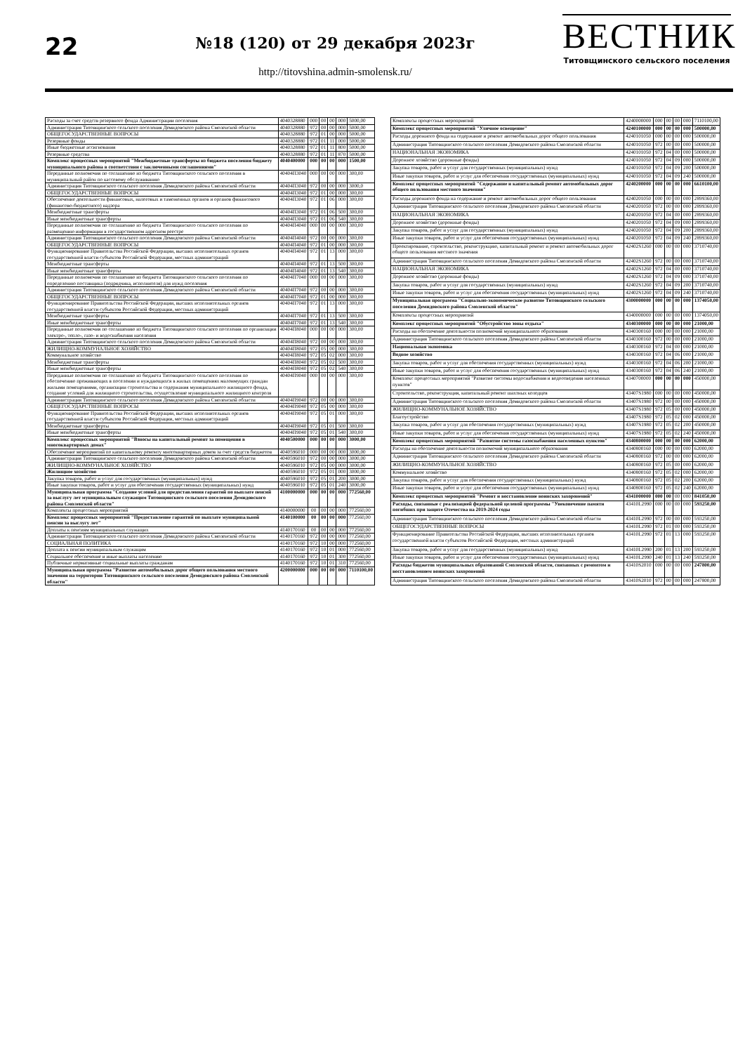22
№18 (120) от 29 декабря 2023г
http://titovshina.admin-smolensk.ru/
ВЕСТНИК
Титовщинского сельского поселения
| Расходы за счет средств резервного фонда Администрации поселения | 4040328880 | 000 | 00 | 00 | 000 | 5000,00 |
| Администрация Титовщинского сельского поселения Демидовского района Смоленской области | 4040328880 | 972 | 00 | 00 | 000 | 5000,00 |
| ОБЩЕГОСУДАРСТВЕННЫЕ ВОПРОСЫ | 4040328880 | 972 | 01 | 00 | 000 | 5000,00 |
| Резервные фонды | 4040328880 | 972 | 01 | 11 | 000 | 5000,00 |
| Иные бюджетные ассигнования | 4040328880 | 972 | 01 | 11 | 800 | 5000,00 |
| Резервные средства | 4040328880 | 972 | 01 | 11 | 870 | 5000,00 |
| Комплекс процессных мероприятий "Межбюджетные трансферты из бюджета поселения бюджету муниципального района в соответствии с заключенными соглашениями" | 4040400000 | 000 | 00 | 00 | 000 | 1500,00 |
| Переданные полномочия по соглашению из бюджета Титовщинского сельского поселения в муниципальный район по кассовому обслуживанию | 40404П3040 | 000 | 00 | 00 | 000 | 300,00 |
| Администрация Титовщинского сельского поселения Демидовского района Смоленской области | 40404П3040 | 972 | 00 | 00 | 000 | 3000,0 |
| ОБЩЕГОСУДАРСТВЕННЫЕ ВОПРОСЫ | 40404П3040 | 972 | 01 | 00 | 000 | 300,00 |
| Обеспечение деятельности финансовых, налоговых и таможенных органов и органов финансового (финансово-бюджетного) надзора | 40404П3040 | 972 | 01 | 06 | 000 | 300,00 |
| Межбюджетные трансферты | 40404П3040 | 972 | 01 | 06 | 500 | 300,00 |
| Иные межбюджетные трансферты | 40404П3040 | 972 | 01 | 06 | 540 | 300,00 |
| Переданные полномочия по соглашению из бюджета Титовщинского сельского поселения по размещению информации в государственном адресном реестре | 40404П4040 | 000 | 00 | 00 | 000 | 300,00 |
| Администрация Титовщинского сельского поселения Демидовского района Смоленской области | 40404П4040 | 972 | 00 | 00 | 000 | 300,00 |
| ОБЩЕГОСУДАРСТВЕННЫЕ ВОПРОСЫ | 40404П4040 | 972 | 01 | 00 | 000 | 300,00 |
| Функционирование Правительства Российской Федерации, высших исполнительных органов государственной власти субъектов Российской Федерации, местных администраций | 40404П4040 | 972 | 01 | 13 | 000 | 300,00 |
| Межбюджетные трансферты | 40404П4040 | 972 | 01 | 13 | 500 | 300,00 |
| Иные межбюджетные трансферты | 40404П4040 | 972 | 01 | 13 | 540 | 300,00 |
| Переданные полномочия по соглашению из бюджета Титовщинского сельского поселения по определению поставщика (подрядчика, исполнителя) для нужд поселения | 40404П7040 | 000 | 00 | 00 | 000 | 300,00 |
| Администрация Титовщинского сельского поселения Демидовского района Смоленской области | 40404П7040 | 972 | 00 | 00 | 000 | 300,00 |
| ОБЩЕГОСУДАРСТВЕННЫЕ ВОПРОСЫ | 40404П7040 | 972 | 01 | 00 | 000 | 300,00 |
| Функционирование Правительства Российской Федерации, высших исполнительных органов государственной власти субъектов Российской Федерации, местных администраций | 40404П7040 | 972 | 01 | 13 | 000 | 300,00 |
| Межбюджетные трансферты | 40404П7040 | 972 | 01 | 13 | 500 | 300,00 |
| Иные межбюджетные трансферты | 40404П7040 | 972 | 01 | 13 | 540 | 300,00 |
| Переданные полномочия по соглашению из бюджета Титовщинского сельского поселения по организации электро-, тепло-, газо- и водоснабжения населения | 40404П8040 | 000 | 00 | 00 | 000 | 300,00 |
| Администрация Титовщинского сельского поселения Демидовского района Смоленской области | 40404П8040 | 972 | 00 | 00 | 000 | 300,00 |
| ЖИЛИЩНО-КОММУНАЛЬНОЕ ХОЗЯЙСТВО | 40404П8040 | 972 | 05 | 00 | 000 | 300,00 |
| Коммунальное хозяйство | 40404П8040 | 972 | 05 | 02 | 000 | 300,00 |
| Межбюджетные трансферты | 40404П8040 | 972 | 05 | 02 | 500 | 300,00 |
| Иные межбюджетные трансферты | 40404П8040 | 972 | 05 | 02 | 540 | 300,00 |
| Переданные полномочия по соглашению из бюджета Титовщинского сельского поселения по обеспечению проживающих в поселении и нуждающихся в жилых помещениях малоимущих граждан жилыми помещениями, организации строительства и содержания муниципального жилищного фонда, создание условий для жилищного строительства, осуществление муниципального жилищного контроля | 40404П9040 | 000 | 00 | 00 | 000 | 300,00 |
| Администрация Титовщинского сельского поселения Демидовского района Смоленской области | 40404П9040 | 972 | 00 | 00 | 000 | 300,00 |
| ОБЩЕГОСУДАРСТВЕННЫЕ ВОПРОСЫ | 40404П9040 | 972 | 05 | 00 | 000 | 300,00 |
| Функционирование Правительства Российской Федерации, высших исполнительных органов государственной власти субъектов Российской Федерации, местных администраций | 40404П9040 | 972 | 05 | 01 | 000 | 300,00 |
| Межбюджетные трансферты | 40404П9040 | 972 | 05 | 01 | 500 | 300,00 |
| Иные межбюджетные трансферты | 40404П9040 | 972 | 05 | 01 | 540 | 300,00 |
| Комплекс процессных мероприятий "Взносы на капитальный ремонт за помещения в многоквартирных домах" | 4040500000 | 000 | 00 | 00 | 000 | 3000,00 |
| Обеспечение мероприятий по капитальному ремонту многоквартирных домов за счет средств бюджетов | 4040596010 | 000 | 00 | 00 | 000 | 3000,00 |
| Администрация Титовщинского сельского поселения Демидовского района Смоленской области | 4040596010 | 972 | 00 | 00 | 000 | 3000,00 |
| ЖИЛИЩНО-КОММУНАЛЬНОЕ ХОЗЯЙСТВО | 4040596010 | 972 | 05 | 00 | 000 | 3000,00 |
| Жилищное хозяйство | 4040596010 | 972 | 05 | 01 | 000 | 3000,00 |
| Закупка товаров, работ и услуг для государственных (муниципальных) нужд | 4040596010 | 972 | 05 | 01 | 200 | 3000,00 |
| Иные закупки товаров, работ и услуг для обеспечения государственных (муниципальных) нужд | 4040596010 | 972 | 05 | 01 | 240 | 3000,00 |
| Муниципальная программа "Создание условий для предоставления гарантий по выплате пенсий за выслугу лет муниципальным служащим Титовщинского сельского поселения Демидовского района Смоленской области" | 4100000000 | 000 | 00 | 00 | 000 | 772560,00 |
| Комплексы процессных мероприятий | 4140000000 | 00 | 00 | 00 | 000 | 772560,00 |
| Комплекс процессных мероприятий "Предоставление гарантий по выплате муниципальной пенсии за выслугу лет" | 4140100000 | 00 | 00 | 00 | 000 | 772560,00 |
| Доплаты к пенсиям муниципальных служащих | 4140170160 | 00 | 00 | 00 | 000 | 772560,00 |
| Администрация Титовщинского сельского поселения Демидовского района Смоленской области | 4140170160 | 972 | 00 | 00 | 000 | 772560,00 |
| СОЦИАЛЬНАЯ ПОЛИТИКА | 4140170160 | 972 | 10 | 00 | 000 | 772560,00 |
| Доплата к пенсии муниципальным служащим | 4140170160 | 972 | 10 | 01 | 000 | 772560,00 |
| Социальное обеспечение и иные выплаты населению | 4140170160 | 972 | 10 | 01 | 300 | 772560,00 |
| Публичные нормативные социальные выплаты гражданам | 4140170160 | 972 | 10 | 01 | 310 | 772560,00 |
| Муниципальная программа "Развитие автомобильных дорог общего пользования местного значения на территории Титовщинского сельского поселения Демидовского района Смоленской области" | 4200000000 | 000 | 00 | 00 | 000 | 7110100,00 |
| Комплексы процессных мероприятий | 4240000000 | 000 | 00 | 00 | 000 | 7110100,00 |
| Комплекс процессных мероприятий "Уличное освещение" | 4240100000 | 000 | 00 | 00 | 000 | 500000,00 |
| Расходы дорожного фонда на содержание и ремонт автомобильных дорог общего пользования | 4240101050 | 000 | 00 | 00 | 000 | 500000,00 |
| Администрация Титовщинского сельского поселения Демидовского района Смоленской области | 4240101050 | 972 | 00 | 00 | 000 | 500000,00 |
| НАЦИОНАЛЬНАЯ ЭКОНОМИКА | 4240101050 | 972 | 04 | 00 | 000 | 500000,00 |
| Дорожное хозяйство (дорожные фонды) | 4240101050 | 972 | 04 | 09 | 000 | 500000,00 |
| Закупка товаров, работ и услуг для государственных (муниципальных) нужд | 4240101050 | 972 | 04 | 09 | 200 | 500000,00 |
| Иные закупки товаров, работ и услуг для обеспечения государственных (муниципальных) нужд | 4240101050 | 972 | 04 | 09 | 240 | 500000,00 |
| Комплекс процессных мероприятий "Содержание и капитальный ремонт автомобильных дорог общего пользования местного значения" | 4240200000 | 000 | 00 | 00 | 000 | 6610100,00 |
| Расходы дорожного фонда на содержание и ремонт автомобильных дорог общего пользования | 4240201050 | 000 | 00 | 00 | 000 | 2899360,00 |
| Администрация Титовщинского сельского поселения Демидовского района Смоленской области | 4240201050 | 972 | 00 | 00 | 000 | 2899360,00 |
| НАЦИОНАЛЬНАЯ ЭКОНОМИКА | 4240201050 | 972 | 04 | 00 | 000 | 2899360,00 |
| Дорожное хозяйство (дорожные фонды) | 4240201050 | 972 | 04 | 09 | 000 | 2899360,00 |
| Закупка товаров, работ и услуг для государственных (муниципальных) нужд | 4240201050 | 972 | 04 | 09 | 200 | 2899360,00 |
| Иные закупки товаров, работ и услуг для обеспечения государственных (муниципальных) нужд | 4240201050 | 972 | 04 | 09 | 240 | 2899360,00 |
| Проектирование, строительство, реконструкцию, капитальный ремонт и ремонт автомобильных дорог общего пользования местного значения | 42402S1260 | 000 | 00 | 00 | 000 | 3710740,00 |
| Администрация Титовщинского сельского поселения Демидовского района Смоленской области | 42402S1260 | 972 | 00 | 00 | 000 | 3710740,00 |
| НАЦИОНАЛЬНАЯ ЭКОНОМИКА | 42402S1260 | 972 | 04 | 00 | 000 | 3710740,00 |
| Дорожное хозяйство (дорожные фонды) | 42402S1260 | 972 | 04 | 09 | 000 | 3710740,00 |
| Закупка товаров, работ и услуг для государственных (муниципальных) нужд | 42402S1260 | 972 | 04 | 09 | 200 | 3710740,00 |
| Иные закупки товаров, работ и услуг для обеспечения государственных (муниципальных) нужд | 42402S1260 | 972 | 04 | 09 | 240 | 3710740,00 |
| Муниципальная программа "Социально-экономическое развитие Титовщинского сельского поселения Демидовского района Смоленской области" | 4300000000 | 000 | 00 | 00 | 000 | 1374050,00 |
| Комплексы процессных мероприятий | 4340000000 | 000 | 00 | 00 | 000 | 1374050,00 |
| Комплекс процессных мероприятий "Обустройство зоны отдыха" | 4340300000 | 000 | 00 | 00 | 000 | 21000,00 |
| Расходы на обеспечение деятельности полномочий муниципального образования | 4340300160 | 000 | 00 | 00 | 000 | 21000,00 |
| Администрация Титовщинского сельского поселения Демидовского района Смоленской области | 4340300160 | 972 | 00 | 00 | 000 | 21000,00 |
| Национальная экономика | 4340300160 | 972 | 04 | 00 | 000 | 21000,00 |
| Водное хозяйство | 4340300160 | 972 | 04 | 06 | 000 | 21000,00 |
| Закупка товаров, работ и услуг для обеспечения государственных (муниципальных) нужд | 4340300160 | 972 | 04 | 06 | 200 | 21000,00 |
| Иные закупки товаров, работ и услуг для обеспечения государственных (муниципальных) нужд | 4340300160 | 972 | 04 | 06 | 240 | 21000,00 |
| Комплекс процессных мероприятий "Развитие системы водоснабжения и водоотведения населенных пунктов" | 4340700000 | 000 | 00 | 00 | 000 | 450000,00 |
| Строительство, реконструкция, капитальный ремонт шахтных колодцев | 43407S1980 | 000 | 00 | 00 | 000 | 450000,00 |
| Администрация Титовщинского сельского поселения Демидовского района Смоленской области | 43407S1980 | 972 | 00 | 00 | 000 | 450000,00 |
| ЖИЛИЩНО-КОММУНАЛЬНОЕ ХОЗЯЙСТВО | 43407S1980 | 972 | 05 | 00 | 000 | 450000,00 |
| Благоустройство | 43407S1980 | 972 | 05 | 02 | 000 | 450000,00 |
| Закупка товаров, работ и услуг для обеспечения государственных (муниципальных) нужд | 43407S1980 | 972 | 05 | 02 | 200 | 450000,00 |
| Иные закупки товаров, работ и услуг для обеспечения государственных (муниципальных) нужд | 43407S1980 | 972 | 05 | 02 | 240 | 450000,00 |
| Комплекс процессных мероприятий "Развитие системы газоснабжения населенных пунктов" | 4340800000 | 000 | 00 | 00 | 000 | 62000,00 |
| Расходы на обеспечение деятельности полномочий муниципального образования | 4340800160 | 000 | 00 | 00 | 000 | 62000,00 |
| Администрация Титовщинского сельского поселения Демидовского района Смоленской области | 4340800160 | 972 | 00 | 00 | 000 | 62000,00 |
| ЖИЛИЩНО-КОММУНАЛЬНОЕ ХОЗЯЙСТВО | 4340800160 | 972 | 05 | 00 | 000 | 62000,00 |
| Коммунальное хозяйство | 4340800160 | 972 | 05 | 02 | 000 | 62000,00 |
| Закупка товаров, работ и услуг для обеспечения государственных (муниципальных) нужд | 4340800160 | 972 | 05 | 02 | 200 | 62000,00 |
| Иные закупки товаров, работ и услуг для обеспечения государственных (муниципальных) нужд | 4340800160 | 972 | 05 | 02 | 240 | 62000,00 |
| Комплекс процессных мероприятий "Ремонт и восстановление воинских захоронений" | 4341000000 | 000 | 00 | 00 | 000 | 841050,00 |
| Расходы, связанные с реализацией федеральной целевой программы "Увековечение памяти погибших при защите Отечества на 2019-2024 годы | 43410L2990 | 000 | 00 | 00 | 000 | 593250,00 |
| Администрация Титовщинского сельского поселения Демидовского района Смоленской области | 43410L2990 | 972 | 00 | 00 | 000 | 593250,00 |
| ОБЩЕГОСУДАРСТВЕННЫЕ ВОПРОСЫ | 43410L2990 | 972 | 01 | 00 | 000 | 593250,00 |
| Функционирование Правительства Российской Федерации, высших исполнительных органов государственной власти субъектов Российской Федерации, местных администраций | 43410L2990 | 972 | 01 | 13 | 000 | 593250,00 |
| Закупка товаров, работ и услуг для государственных (муниципальных) нужд | 43410L2990 | 200 | 01 | 13 | 200 | 593250,00 |
| Иные закупки товаров, работ и услуг для обеспечения государственных (муниципальных) нужд | 43410L2990 | 240 | 01 | 13 | 240 | 593250,00 |
| Расходы бюджетов муниципальных образований Смоленской области, связанных с ремонтом и восстановлением воинских захоронений | 43410S2010 | 000 | 00 | 00 | 000 | 247800,00 |
| Администрация Титовщинского сельского поселения Демидовского района Смоленской области | 43410S2010 | 972 | 00 | 00 | 000 | 247800,00 |